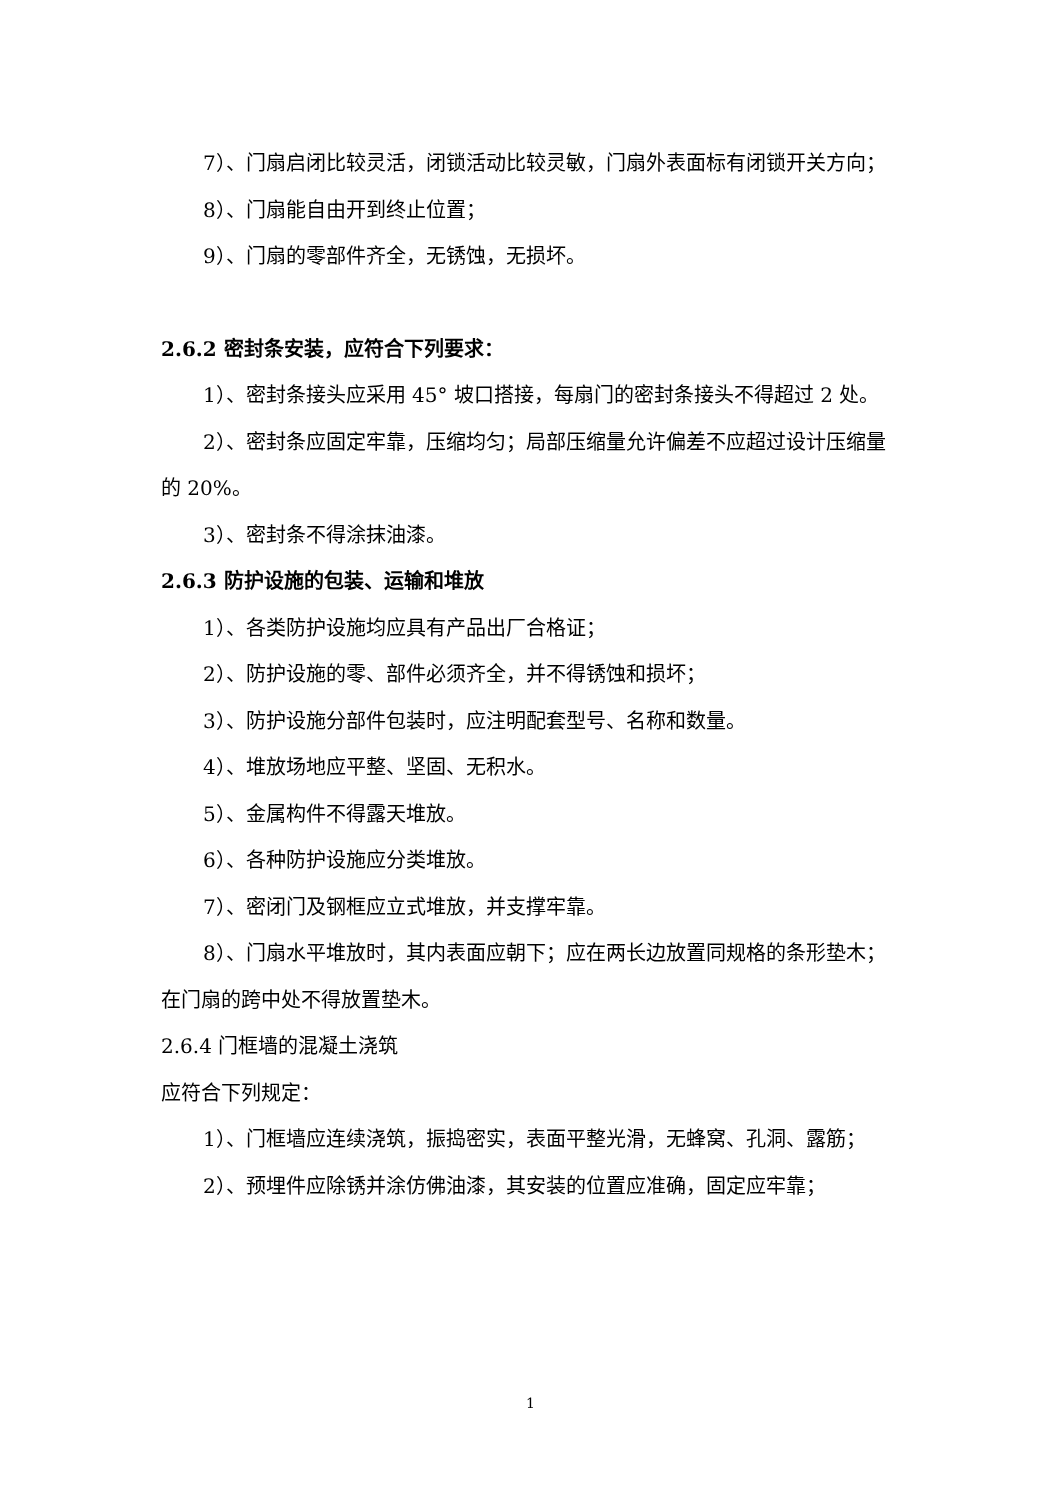7）、门扇启闭比较灵活，闭锁活动比较灵敏，门扇外表面标有闭锁开关方向；
8）、门扇能自由开到终止位置；
9）、门扇的零部件齐全，无锈蚀，无损坏。
2.6.2 密封条安装，应符合下列要求：
1）、密封条接头应采用 45° 坡口搭接，每扇门的密封条接头不得超过 2 处。
2）、密封条应固定牢靠，压缩均匀；局部压缩量允许偏差不应超过设计压缩量的 20%。
3）、密封条不得涂抹油漆。
2.6.3 防护设施的包装、运输和堆放
1）、各类防护设施均应具有产品出厂合格证；
2）、防护设施的零、部件必须齐全，并不得锈蚀和损坏；
3）、防护设施分部件包装时，应注明配套型号、名称和数量。
4）、堆放场地应平整、坚固、无积水。
5）、金属构件不得露天堆放。
6）、各种防护设施应分类堆放。
7）、密闭门及钢框应立式堆放，并支撑牢靠。
8）、门扇水平堆放时，其内表面应朝下；应在两长边放置同规格的条形垫木；在门扇的跨中处不得放置垫木。
2.6.4 门框墙的混凝土浇筑
应符合下列规定：
1）、门框墙应连续浇筑，振捣密实，表面平整光滑，无蜂窝、孔洞、露筋；
2）、预埋件应除锈并涂仿佛油漆，其安装的位置应准确，固定应牢靠；
1